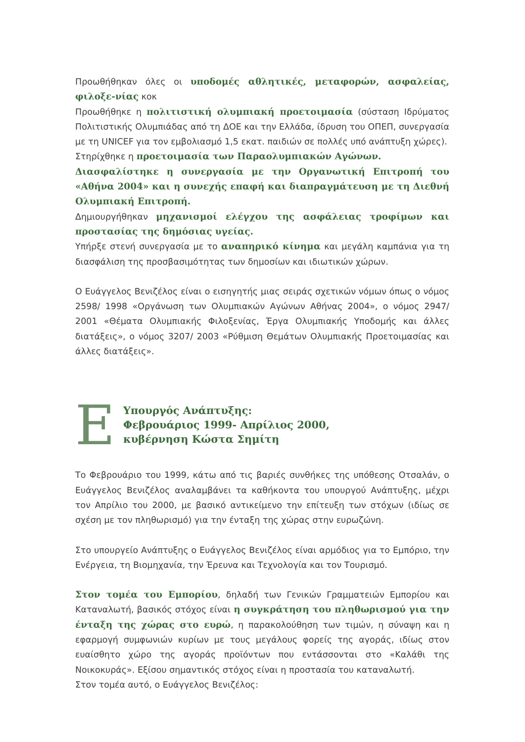Προωθήθηκαν όλες οι υποδομές αθλητικές, μεταφορών, ασφαλείας, φιλοξε-νίας κοκ
Προωθήθηκε η πολιτιστική ολυμπιακή προετοιμασία (σύσταση Ιδρύματος Πολιτιστικής Ολυμπιάδας από τη ΔΟΕ και την Ελλάδα, ίδρυση του ΟΠΕΠ, συνεργασία με τη UNICEF για τον εμβολιασμό 1,5 εκατ. παιδιών σε πολλές υπό ανάπτυξη χώρες).
Στηρίχθηκε η προετοιμασία των Παραολυμπιακών Αγώνων.
Διασφαλίστηκε η συνεργασία με την Οργανωτική Επιτροπή του «Αθήνα 2004» και η συνεχής επαφή και διαπραγμάτευση με τη Διεθνή Ολυμπιακή Επιτροπή.
Δημιουργήθηκαν μηχανισμοί ελέγχου της ασφάλειας τροφίμων και προστασίας της δημόσιας υγείας.
Υπήρξε στενή συνεργασία με το αναπηρικό κίνημα και μεγάλη καμπάνια για τη διασφάλιση της προσβασιμότητας των δημοσίων και ιδιωτικών χώρων.
Ο Ευάγγελος Βενιζέλος είναι ο εισηγητής μιας σειράς σχετικών νόμων όπως ο νόμος 2598/ 1998 «Οργάνωση των Ολυμπιακών Αγώνων Αθήνας 2004», ο νόμος 2947/ 2001 «Θέματα Ολυμπιακής Φιλοξενίας, Έργα Ολυμπιακής Υποδομής και άλλες διατάξεις», ο νόμος 3207/ 2003 «Ρύθμιση Θεμάτων Ολυμπιακής Προετοιμασίας και άλλες διατάξεις».
E
Υπουργός Ανάπτυξης:
Φεβρουάριος 1999- Απρίλιος 2000,
κυβέρνηση Κώστα Σημίτη
Το Φεβρουάριο του 1999, κάτω από τις βαριές συνθήκες της υπόθεσης Οτσαλάν, ο Ευάγγελος Βενιζέλος αναλαμβάνει τα καθήκοντα του υπουργού Ανάπτυξης, μέχρι τον Απρίλιο του 2000, με βασικό αντικείμενο την επίτευξη των στόχων (ιδίως σε σχέση με τον πληθωρισμό) για την ένταξη της χώρας στην ευρωζώνη.
Στο υπουργείο Ανάπτυξης ο Ευάγγελος Βενιζέλος είναι αρμόδιος για το Εμπόριο, την Ενέργεια, τη Βιομηχανία, την Έρευνα και Τεχνολογία και τον Τουρισμό.
Στον τομέα του Εμπορίου, δηλαδή των Γενικών Γραμματειών Εμπορίου και Καταναλωτή, βασικός στόχος είναι η συγκράτηση του πληθωρισμού για την ένταξη της χώρας στο ευρώ, η παρακολούθηση των τιμών, η σύναψη και η εφαρμογή συμφωνιών κυρίων με τους μεγάλους φορείς της αγοράς, ιδίως στον ευαίσθητο χώρο της αγοράς προϊόντων που εντάσσονται στο «Καλάθι της Νοικοκυράς». Εξίσου σημαντικός στόχος είναι η προστασία του καταναλωτή.
Στον τομέα αυτό, ο Ευάγγελος Βενιζέλος: